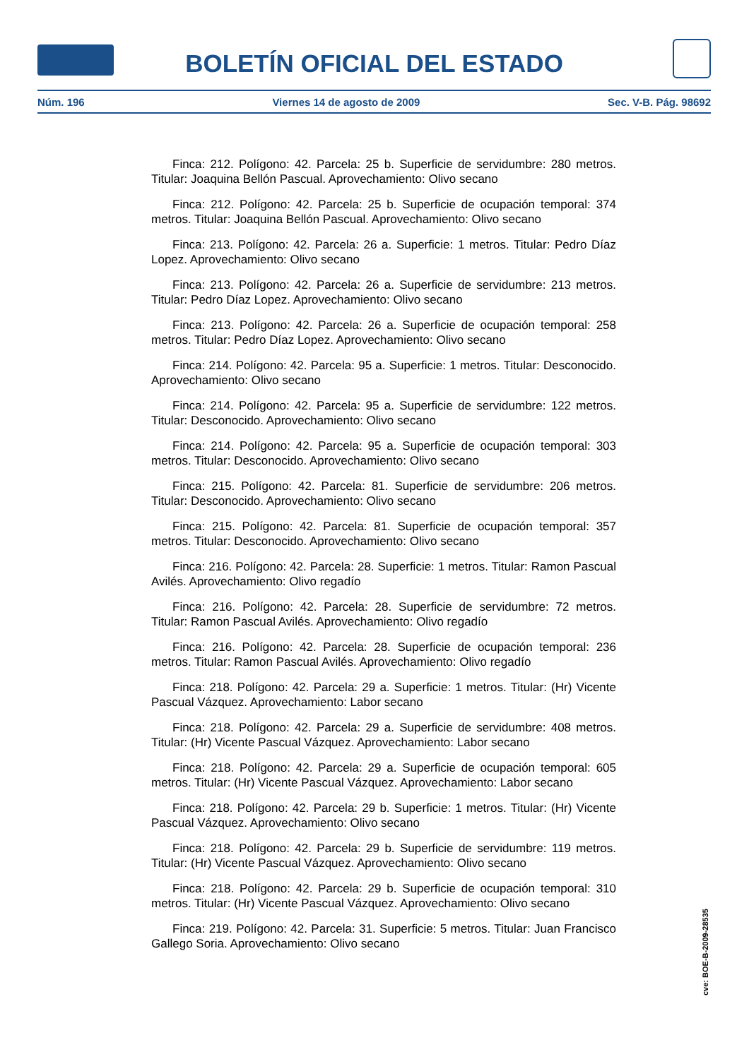BOLETÍN OFICIAL DEL ESTADO
Núm. 196 Viernes 14 de agosto de 2009 Sec. V-B. Pág. 98692
Finca: 212. Polígono: 42. Parcela: 25 b. Superficie de servidumbre: 280 metros. Titular: Joaquina Bellón Pascual. Aprovechamiento: Olivo secano
Finca: 212. Polígono: 42. Parcela: 25 b. Superficie de ocupación temporal: 374 metros. Titular: Joaquina Bellón Pascual. Aprovechamiento: Olivo secano
Finca: 213. Polígono: 42. Parcela: 26 a. Superficie: 1 metros. Titular: Pedro Díaz Lopez. Aprovechamiento: Olivo secano
Finca: 213. Polígono: 42. Parcela: 26 a. Superficie de servidumbre: 213 metros. Titular: Pedro Díaz Lopez. Aprovechamiento: Olivo secano
Finca: 213. Polígono: 42. Parcela: 26 a. Superficie de ocupación temporal: 258 metros. Titular: Pedro Díaz Lopez. Aprovechamiento: Olivo secano
Finca: 214. Polígono: 42. Parcela: 95 a. Superficie: 1 metros. Titular: Desconocido. Aprovechamiento: Olivo secano
Finca: 214. Polígono: 42. Parcela: 95 a. Superficie de servidumbre: 122 metros. Titular: Desconocido. Aprovechamiento: Olivo secano
Finca: 214. Polígono: 42. Parcela: 95 a. Superficie de ocupación temporal: 303 metros. Titular: Desconocido. Aprovechamiento: Olivo secano
Finca: 215. Polígono: 42. Parcela: 81. Superficie de servidumbre: 206 metros. Titular: Desconocido. Aprovechamiento: Olivo secano
Finca: 215. Polígono: 42. Parcela: 81. Superficie de ocupación temporal: 357 metros. Titular: Desconocido. Aprovechamiento: Olivo secano
Finca: 216. Polígono: 42. Parcela: 28. Superficie: 1 metros. Titular: Ramon Pascual Avilés. Aprovechamiento: Olivo regadío
Finca: 216. Polígono: 42. Parcela: 28. Superficie de servidumbre: 72 metros. Titular: Ramon Pascual Avilés. Aprovechamiento: Olivo regadío
Finca: 216. Polígono: 42. Parcela: 28. Superficie de ocupación temporal: 236 metros. Titular: Ramon Pascual Avilés. Aprovechamiento: Olivo regadío
Finca: 218. Polígono: 42. Parcela: 29 a. Superficie: 1 metros. Titular: (Hr) Vicente Pascual Vázquez. Aprovechamiento: Labor secano
Finca: 218. Polígono: 42. Parcela: 29 a. Superficie de servidumbre: 408 metros. Titular: (Hr) Vicente Pascual Vázquez. Aprovechamiento: Labor secano
Finca: 218. Polígono: 42. Parcela: 29 a. Superficie de ocupación temporal: 605 metros. Titular: (Hr) Vicente Pascual Vázquez. Aprovechamiento: Labor secano
Finca: 218. Polígono: 42. Parcela: 29 b. Superficie: 1 metros. Titular: (Hr) Vicente Pascual Vázquez. Aprovechamiento: Olivo secano
Finca: 218. Polígono: 42. Parcela: 29 b. Superficie de servidumbre: 119 metros. Titular: (Hr) Vicente Pascual Vázquez. Aprovechamiento: Olivo secano
Finca: 218. Polígono: 42. Parcela: 29 b. Superficie de ocupación temporal: 310 metros. Titular: (Hr) Vicente Pascual Vázquez. Aprovechamiento: Olivo secano
Finca: 219. Polígono: 42. Parcela: 31. Superficie: 5 metros. Titular: Juan Francisco Gallego Soria. Aprovechamiento: Olivo secano
cve: BOE-B-2009-28535